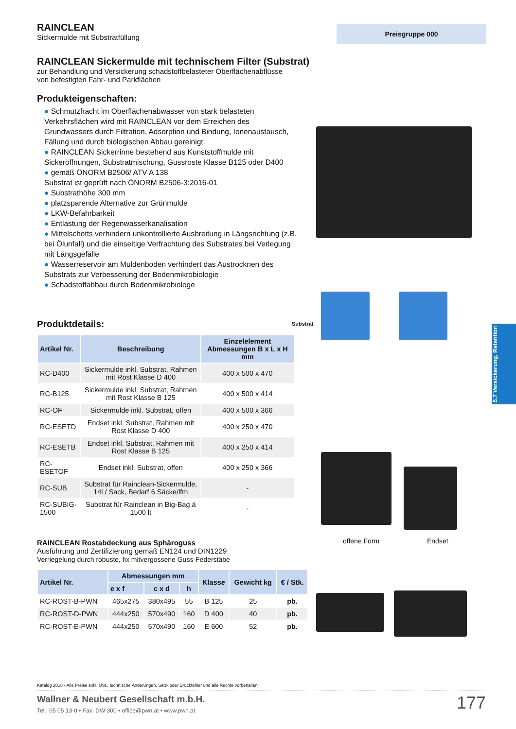Preisgruppe 000
RAINCLEAN
Sickermulde mit Substratfüllung
RAINCLEAN Sickermulde mit technischem Filter (Substrat)
zur Behandlung und Versickerung schadstoffbelasteter Oberflächenabflüsse
von befestigten Fahr- und Parkflächen
Produkteigenschaften:
● Schmutzfracht im Oberflächenabwasser von stark belasteten Verkehrsflächen wird mit RAINCLEAN vor dem Erreichen des Grundwassers durch Filtration, Adsorption und Bindung, Ionenaustausch, Fällung und durch biologischen Abbau gereinigt.
● RAINCLEAN Sickerrinne bestehend aus Kunststoffmulde mit Sickeröffnungen, Substratmischung, Gussroste Klasse B125 oder D400
● gemäß ÖNORM B2506/ ATV A 138
Substrat ist geprüft nach ÖNORM B2506-3:2016-01
● Substrathöhe 300 mm
● platzsparende Alternative zur Grünmulde
● LKW-Befahrbarkeit
● Entlastung der Regenwasserkanalisation
● Mittelschotts verhindern unkontrollierte Ausbreitung in Längsrichtung (z.B. bei Ölunfall) und die einseitige Verfrachtung des Substrates bei Verlegung mit Längsgefälle
● Wasserreservoir am Muldenboden verhindert das Austrocknen des Substrats zur Verbesserung der Bodenmikrobiologie
● Schadstoffabbau durch Bodenmikrobiologe
Produktdetails:
| Artikel Nr. | Beschreibung | Einzelelement Abmessungen B x L x H mm |
| --- | --- | --- |
| RC-D400 | Sickermulde inkl. Substrat, Rahmen mit Rost Klasse D 400 | 400 x 500 x 470 |
| RC-B125 | Sickermulde inkl. Substrat, Rahmen mit Rost Klasse B 125 | 400 x 500 x 414 |
| RC-OF | Sickermulde inkl. Substrat, offen | 400 x 500 x 366 |
| RC-ESETD | Endset inkl. Substrat, Rahmen mit Rost Klasse D 400 | 400 x 250 x 470 |
| RC-ESETB | Endset inkl. Substrat, Rahmen mit Rost Klasse B 125 | 400 x 250 x 414 |
| RC-ESETOF | Endset inkl. Substrat, offen | 400 x 250 x 366 |
| RC-SUB | Substrat für Rainclean-Sickermulde, 14l / Sack, Bedarf 6 Säcke/lfm | - |
| RC-SUBIG-1500 | Substrat für Rainclean in Big-Bag á 1500 lt | - |
RAINCLEAN Rostabdeckung aus Sphäroguss
Ausführung und Zertifizierung gemäß EN124 und DIN1229
Verriegelung durch robuste, fix mitvergossene Guss-Federstäbe
| Artikel Nr. | Abmessungen mm | | | Klasse | Gewicht kg | € / Stk. |
| --- | --- | --- | --- | --- | --- | --- |
| | e x f | c x d | h | | | |
| RC-ROST-B-PWN | 465x275 | 380x495 | 55 | B 125 | 25 | pb. |
| RC-ROST-D-PWN | 444x250 | 570x490 | 160 | D 400 | 40 | pb. |
| RC-ROST-E-PWN | 444x250 | 570x490 | 160 | E 600 | 52 | pb. |
Substrat
offene Form Endset
5.7 Versickerung, Retention
Katalog 2018 - Alle Preise exkl. USt., technische Änderungen, Satz- oder Druckfehler und alle Rechte vorbehalten
Wallner & Neubert Gesellschaft m.b.H.
Tel.: 05 05 13-0 • Fax: DW 300 • office@pwn.at • www.pwn.at
177